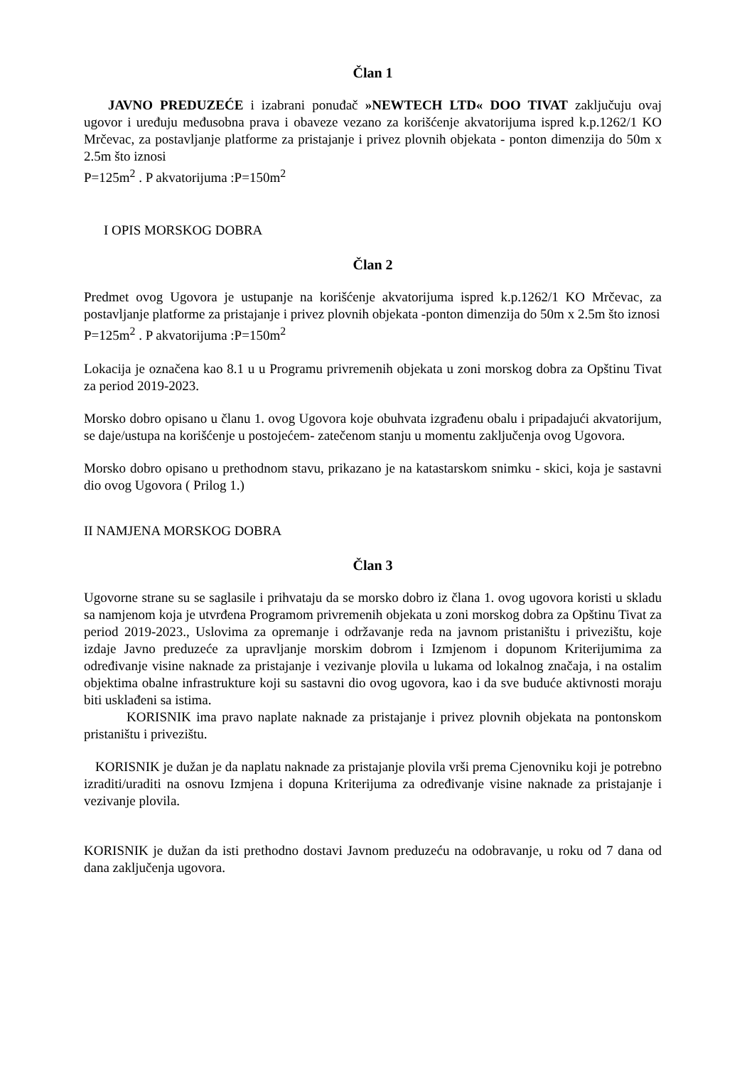Član 1
JAVNO PREDUZEĆE i izabrani ponuđač »NEWTECH LTD« DOO TIVAT zaključuju ovaj ugovor i uređuju međusobna prava i obaveze vezano za korišćenje akvatorijuma ispred k.p.1262/1 KO Mrčevac, za postavljanje platforme za pristajanje i privez plovnih objekata - ponton dimenzija do 50m x 2.5m što iznosi
P=125m<sup>2</sup> . P akvatorijuma :P=150m<sup>2</sup>
I OPIS MORSKOG DOBRA
Član 2
Predmet ovog Ugovora je ustupanje na korišćenje akvatorijuma ispred k.p.1262/1 KO Mrčevac, za postavljanje platforme za pristajanje i privez plovnih objekata -ponton dimenzija do 50m x 2.5m što iznosi
P=125m<sup>2</sup> . P akvatorijuma :P=150m<sup>2</sup>
Lokacija je označena kao 8.1 u u Programu privremenih objekata u zoni morskog dobra za Opštinu Tivat za period 2019-2023.
Morsko dobro opisano u članu 1. ovog Ugovora koje obuhvata izgrađenu obalu i pripadajući akvatorijum, se daje/ustupa na korišćenje u postojećem- zatečenom stanju u momentu zaključenja ovog Ugovora.
Morsko dobro opisano u prethodnom stavu, prikazano je na katastarskom snimku - skici, koja je sastavni dio ovog Ugovora ( Prilog 1.)
II NAMJENA MORSKOG DOBRA
Član 3
Ugovorne strane su se saglasile i prihvataju da se morsko dobro iz člana 1. ovog ugovora koristi u skladu sa namjenom koja je utvrđena Programom privremenih objekata u zoni morskog dobra za Opštinu Tivat za period 2019-2023., Uslovima za opremanje i održavanje reda na javnom pristaništu i privezištu, koje izdaje Javno preduzeće za upravljanje morskim dobrom i Izmjenom i dopunom Kriterijumima za određivanje visine naknade za pristajanje i vezivanje plovila u lukama od lokalnog značaja, i na ostalim objektima obalne infrastrukture koji su sastavni dio ovog ugovora, kao i da sve buduće aktivnosti moraju biti usklađeni sa istima.
KORISNIK ima pravo naplate naknade za pristajanje i privez plovnih objekata na pontonskom pristaništu i privezištu.
KORISNIK je dužan je da naplatu naknade za pristajanje plovila vrši prema Cjenovniku koji je potrebno izraditi/uraditi na osnovu Izmjena i dopuna Kriterijuma za određivanje visine naknade za pristajanje i vezivanje plovila.
KORISNIK je dužan da isti prethodno dostavi Javnom preduzeću na odobravanje, u roku od 7 dana od dana zaključenja ugovora.